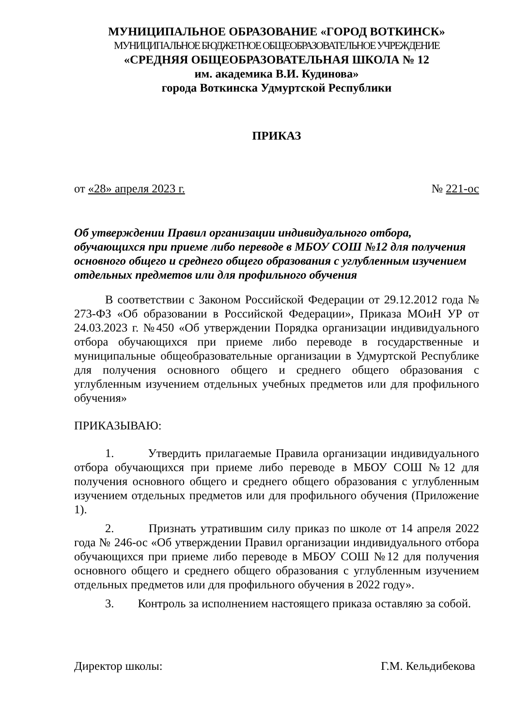МУНИЦИПАЛЬНОЕ ОБРАЗОВАНИЕ «ГОРОД ВОТКИНСК»
МУНИЦИПАЛЬНОЕ БЮДЖЕТНОЕ ОБЩЕОБРАЗОВАТЕЛЬНОЕ УЧРЕЖДЕНИЕ
«СРЕДНЯЯ ОБЩЕОБРАЗОВАТЕЛЬНАЯ ШКОЛА № 12
им. академика В.И. Кудинова»
города Воткинска Удмуртской Республики
ПРИКАЗ
от «28» апреля 2023 г. № 221-ос
Об утверждении Правил организации индивидуального отбора, обучающихся при приеме либо переводе в МБОУ СОШ №12 для получения основного общего и среднего общего образования с углубленным изучением отдельных предметов или для профильного обучения
В соответствии с Законом Российской Федерации от 29.12.2012 года № 273-ФЗ «Об образовании в Российской Федерации», Приказа МОиН УР от 24.03.2023 г. №450 «Об утверждении Порядка организации индивидуального отбора обучающихся при приеме либо переводе в государственные и муниципальные общеобразовательные организации в Удмуртской Республике для получения основного общего и среднего общего образования с углубленным изучением отдельных учебных предметов или для профильного обучения»
ПРИКАЗЫВАЮ:
1. Утвердить прилагаемые Правила организации индивидуального отбора обучающихся при приеме либо переводе в МБОУ СОШ №12 для получения основного общего и среднего общего образования с углубленным изучением отдельных предметов или для профильного обучения (Приложение 1).
2. Признать утратившим силу приказ по школе от 14 апреля 2022 года № 246-ос «Об утверждении Правил организации индивидуального отбора обучающихся при приеме либо переводе в МБОУ СОШ №12 для получения основного общего и среднего общего образования с углубленным изучением отдельных предметов или для профильного обучения в 2022 году».
3. Контроль за исполнением настоящего приказа оставляю за собой.
Директор школы: Г.М. Кельдибекова